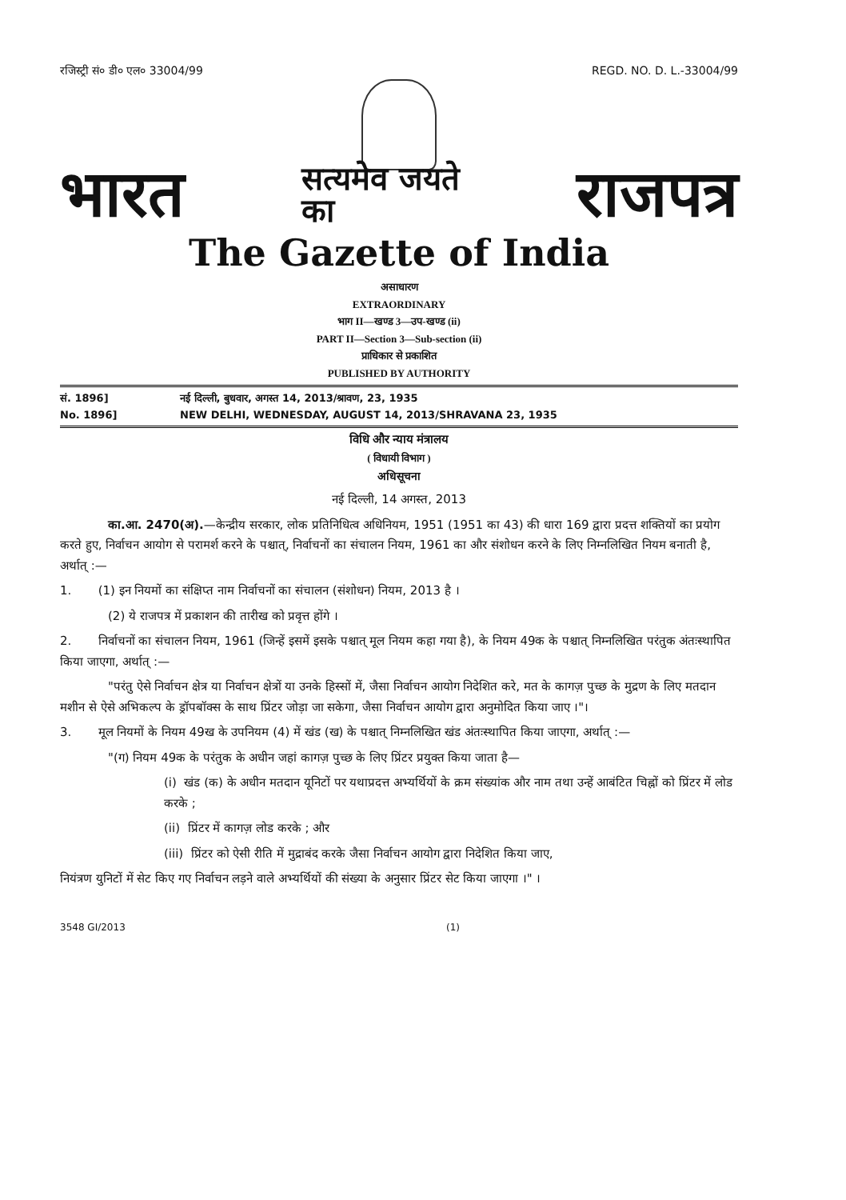रजिस्ट्री सं० डी० एल० 33004/99 REGD. NO. D. L.-33004/99
भारत सत्यमेव जयते
का राजपत्र
The Gazette of India
असाधारण
EXTRAORDINARY
भाग II—खण्ड 3—उप-खण्ड (ii)
PART II—Section 3—Sub-section (ii)
प्राधिकार से प्रकाशित
PUBLISHED BY AUTHORITY
सं. 1896] नई दिल्ली, बुधवार, अगस्त 14, 2013/श्रावण, 23, 1935
No. 1896] NEW DELHI, WEDNESDAY, AUGUST 14, 2013/SHRAVANA 23, 1935
विधि और न्याय मंत्रालय
( विधायी विभाग )
अधिसूचना
नई दिल्ली, 14 अगस्त, 2013
का.आ. 2470(अ).—केन्द्रीय सरकार, लोक प्रतिनिधित्व अधिनियम, 1951 (1951 का 43) की धारा 169 द्वारा प्रदत्त शक्तियों का प्रयोग करते हुए, निर्वाचन आयोग से परामर्श करने के पश्चात्, निर्वाचनों का संचालन नियम, 1961 का और संशोधन करने के लिए निम्नलिखित नियम बनाती है, अर्थात् :—
1. (1) इन नियमों का संक्षिप्त नाम निर्वाचनों का संचालन (संशोधन) नियम, 2013 है ।
(2) ये राजपत्र में प्रकाशन की तारीख को प्रवृत्त होंगे ।
2. निर्वाचनों का संचालन नियम, 1961 (जिन्हें इसमें इसके पश्चात् मूल नियम कहा गया है), के नियम 49क के पश्चात् निम्नलिखित परंतुक अंतःस्थापित किया जाएगा, अर्थात् :—
"परंतु ऐसे निर्वाचन क्षेत्र या निर्वाचन क्षेत्रों या उनके हिस्सों में, जैसा निर्वाचन आयोग निदेशित करे, मत के कागज़ पुच्छ के मुद्रण के लिए मतदान मशीन से ऐसे अभिकल्प के ड्रॉपबॉक्स के साथ प्रिंटर जोड़ा जा सकेगा, जैसा निर्वाचन आयोग द्वारा अनुमोदित किया जाए ।"।
3. मूल नियमों के नियम 49ख के उपनियम (4) में खंड (ख) के पश्चात् निम्नलिखित खंड अंतःस्थापित किया जाएगा, अर्थात् :—
"(ग) नियम 49क के परंतुक के अधीन जहां कागज़ पुच्छ के लिए प्रिंटर प्रयुक्त किया जाता है—
(i) खंड (क) के अधीन मतदान यूनिटों पर यथाप्रदत्त अभ्यर्थियों के क्रम संख्यांक और नाम तथा उन्हें आबंटित चिह्नों को प्रिंटर में लोड करके ;
(ii) प्रिंटर में कागज़ लोड करके ; और
(iii) प्रिंटर को ऐसी रीति में मुद्राबंद करके जैसा निर्वाचन आयोग द्वारा निदेशित किया जाए,
नियंत्रण युनिटों में सेट किए गए निर्वाचन लड़ने वाले अभ्यर्थियों की संख्या के अनुसार प्रिंटर सेट किया जाएगा ।" ।
3548 GI/2013 (1)